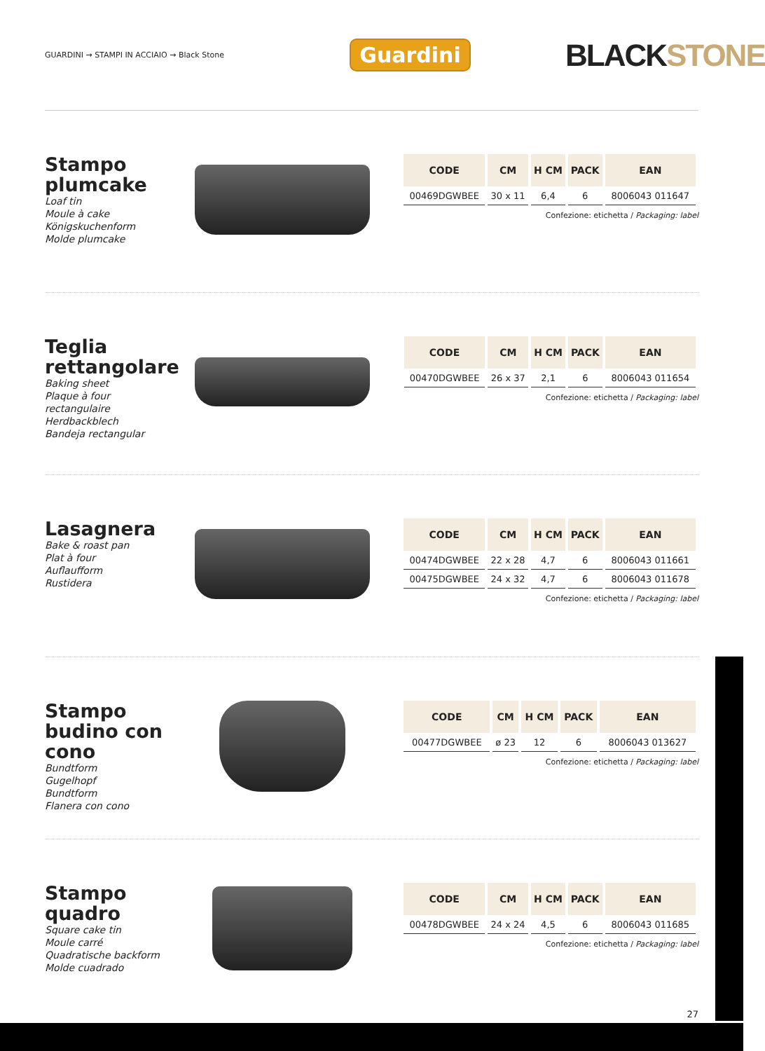GUARDINI → STAMPI IN ACCIAIO → Black Stone
Guardini
BLACKSTONE
Stampo plumcake
Loaf tin
Moule à cake
Königskuchenform
Molde plumcake
| CODE | CM | H CM | PACK | EAN |
| --- | --- | --- | --- | --- |
| 00469DGWBEE | 30 x 11 | 6,4 | 6 | 8006043 011647 |
Confezione: etichetta / Packaging: label
Teglia rettangolare
Baking sheet
Plaque à four rectangulaire
Herdbackblech
Bandeja rectangular
| CODE | CM | H CM | PACK | EAN |
| --- | --- | --- | --- | --- |
| 00470DGWBEE | 26 x 37 | 2,1 | 6 | 8006043 011654 |
Confezione: etichetta / Packaging: label
Lasagnera
Bake & roast pan
Plat à four
Auflaufform
Rustidera
| CODE | CM | H CM | PACK | EAN |
| --- | --- | --- | --- | --- |
| 00474DGWBEE | 22 x 28 | 4,7 | 6 | 8006043 011661 |
| 00475DGWBEE | 24 x 32 | 4,7 | 6 | 8006043 011678 |
Confezione: etichetta / Packaging: label
Stampo budino con cono
Bundtform
Gugelhopf
Bundtform
Flanera con cono
| CODE | CM | H CM | PACK | EAN |
| --- | --- | --- | --- | --- |
| 00477DGWBEE | ø 23 | 12 | 6 | 8006043 013627 |
Confezione: etichetta / Packaging: label
Stampo quadro
Square cake tin
Moule carré
Quadratische backform
Molde cuadrado
| CODE | CM | H CM | PACK | EAN |
| --- | --- | --- | --- | --- |
| 00478DGWBEE | 24 x 24 | 4,5 | 6 | 8006043 011685 |
Confezione: etichetta / Packaging: label
27